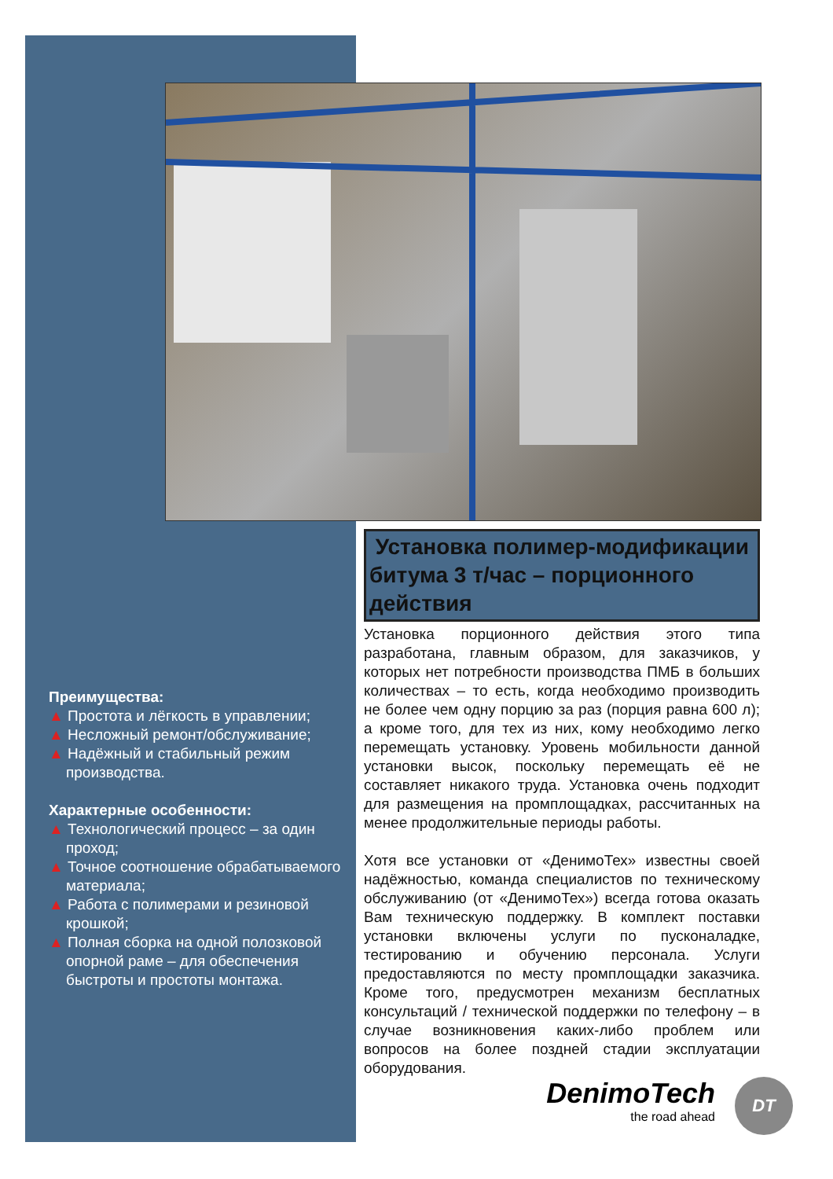Преимущества:
▲ Простота и лёгкость в управлении;
▲ Несложный ремонт/обслуживание;
▲ Надёжный и стабильный режим производства.
Характерные особенности:
▲ Технологический процесс – за один проход;
▲ Точное соотношение обрабатываемого материала;
▲ Работа с полимерами и резиновой крошкой;
▲ Полная сборка на одной полозковой опорной раме – для обеспечения быстроты и простоты монтажа.
Установка полимер-модификации битума 3 т/час – порционного действия
Установка порционного действия этого типа разработана, главным образом, для заказчиков, у которых нет потребности производства ПМБ в больших количествах – то есть, когда необходимо производить не более чем одну порцию за раз (порция равна 600 л); а кроме того, для тех из них, кому необходимо легко перемещать установку. Уровень мобильности данной установки высок, поскольку перемещать её не составляет никакого труда. Установка очень подходит для размещения на промплощадках, рассчитанных на менее продолжительные периоды работы.
Хотя все установки от «ДенимоТех» известны своей надёжностью, команда специалистов по техническому обслуживанию (от «ДенимоТех») всегда готова оказать Вам техническую поддержку. В комплект поставки установки включены услуги по пусконаладке, тестированию и обучению персонала. Услуги предоставляются по месту промплощадки заказчика. Кроме того, предусмотрен механизм бесплатных консультаций / технической поддержки по телефону – в случае возникновения каких-либо проблем или вопросов на более поздней стадии эксплуатации оборудования.
DenimoTech
the road ahead
DT